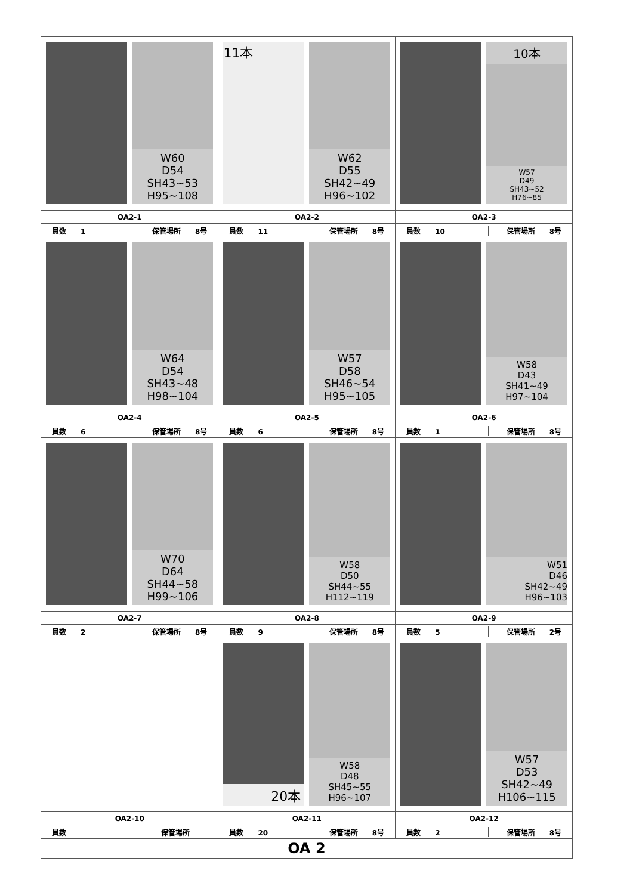| W60 D54 SH43~53 H95~108 | 11本 W62 D55 SH42~49 H96~102 | 10本 W57 D49 SH43~52 H76~85 |
| OA2-1 | OA2-2 | OA2-3 |
| 員数 1 保管場所 8号 | 員数 11 保管場所 8号 | 員数 10 保管場所 8号 |
| W64 D54 SH43~48 H98~104 | W57 D58 SH46~54 H95~105 | W58 D43 SH41~49 H97~104 |
| OA2-4 | OA2-5 | OA2-6 |
| 員数 6 保管場所 8号 | 員数 6 保管場所 8号 | 員数 1 保管場所 8号 |
| W70 D64 SH44~58 H99~106 | W58 D50 SH44~55 H112~119 | W51 D46 SH42~49 H96~103 |
| OA2-7 | OA2-8 | OA2-9 |
| 員数 2 保管場所 8号 | 員数 9 保管場所 8号 | 員数 5 保管場所 2号 |
| | 20本 W58 D48 SH45~55 H96~107 | W57 D53 SH42~49 H106~115 |
| OA2-10 | OA2-11 | OA2-12 |
| 員数 保管場所 | 員数 20 保管場所 8号 | 員数 2 保管場所 8号 |
| OA 2 | | |